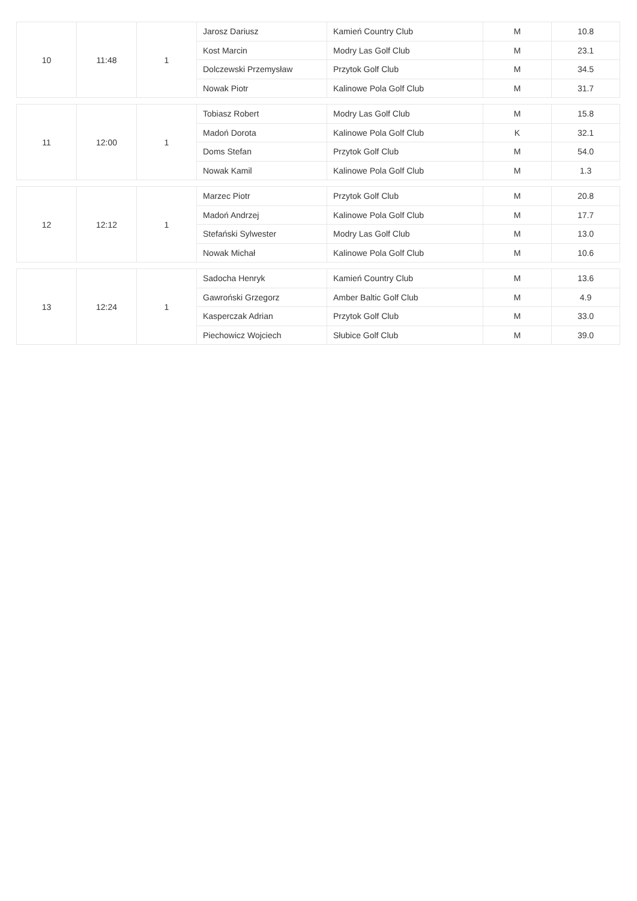| 10 | 11:48 | 1 | Jarosz Dariusz | Kamień Country Club | M | 10.8 |
| | | | Kost Marcin | Modry Las Golf Club | M | 23.1 |
| | | | Dolczewski Przemysław | Przytok Golf Club | M | 34.5 |
| | | | Nowak Piotr | Kalinowe Pola Golf Club | M | 31.7 |
| 11 | 12:00 | 1 | Tobiasz Robert | Modry Las Golf Club | M | 15.8 |
| | | | Madoń Dorota | Kalinowe Pola Golf Club | K | 32.1 |
| | | | Doms Stefan | Przytok Golf Club | M | 54.0 |
| | | | Nowak Kamil | Kalinowe Pola Golf Club | M | 1.3 |
| 12 | 12:12 | 1 | Marzec Piotr | Przytok Golf Club | M | 20.8 |
| | | | Madoń Andrzej | Kalinowe Pola Golf Club | M | 17.7 |
| | | | Stefański Sylwester | Modry Las Golf Club | M | 13.0 |
| | | | Nowak Michał | Kalinowe Pola Golf Club | M | 10.6 |
| 13 | 12:24 | 1 | Sadocha Henryk | Kamień Country Club | M | 13.6 |
| | | | Gawroński Grzegorz | Amber Baltic Golf Club | M | 4.9 |
| | | | Kasperczak Adrian | Przytok Golf Club | M | 33.0 |
| | | | Piechowicz Wojciech | Słubice Golf Club | M | 39.0 |